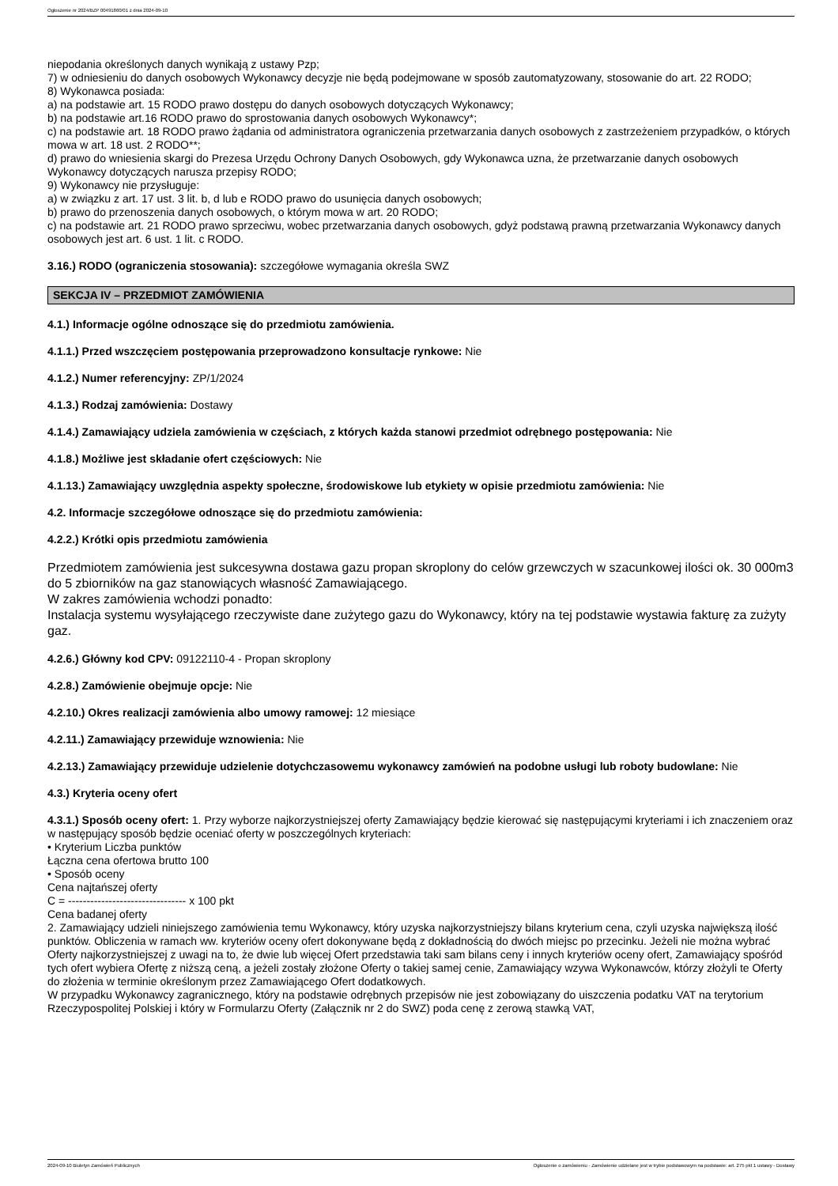Ogłoszenie nr 2024/BZP 00491860/01 z dnia 2024-09-10
niepodania określonych danych wynikają z ustawy Pzp;
7) w odniesieniu do danych osobowych Wykonawcy decyzje nie będą podejmowane w sposób zautomatyzowany, stosowanie do art. 22 RODO;
8) Wykonawca posiada:
a) na podstawie art. 15 RODO prawo dostępu do danych osobowych dotyczących Wykonawcy;
b) na podstawie art.16 RODO prawo do sprostowania danych osobowych Wykonawcy*;
c) na podstawie art. 18 RODO prawo żądania od administratora ograniczenia przetwarzania danych osobowych z zastrzeżeniem przypadków, o których mowa w art. 18 ust. 2 RODO**;
d) prawo do wniesienia skargi do Prezesa Urzędu Ochrony Danych Osobowych, gdy Wykonawca uzna, że przetwarzanie danych osobowych Wykonawcy dotyczących narusza przepisy RODO;
9) Wykonawcy nie przysługuje:
a) w związku z art. 17 ust. 3 lit. b, d lub e RODO prawo do usunięcia danych osobowych;
b) prawo do przenoszenia danych osobowych, o którym mowa w art. 20 RODO;
c) na podstawie art. 21 RODO prawo sprzeciwu, wobec przetwarzania danych osobowych, gdyż podstawą prawną przetwarzania Wykonawcy danych osobowych jest art. 6 ust. 1 lit. c RODO.
3.16.) RODO (ograniczenia stosowania): szczegółowe wymagania określa SWZ
SEKCJA IV – PRZEDMIOT ZAMÓWIENIA
4.1.) Informacje ogólne odnoszące się do przedmiotu zamówienia.
4.1.1.) Przed wszczęciem postępowania przeprowadzono konsultacje rynkowe: Nie
4.1.2.) Numer referencyjny: ZP/1/2024
4.1.3.) Rodzaj zamówienia: Dostawy
4.1.4.) Zamawiający udziela zamówienia w częściach, z których każda stanowi przedmiot odrębnego postępowania: Nie
4.1.8.) Możliwe jest składanie ofert częściowych: Nie
4.1.13.) Zamawiający uwzględnia aspekty społeczne, środowiskowe lub etykiety w opisie przedmiotu zamówienia: Nie
4.2. Informacje szczegółowe odnoszące się do przedmiotu zamówienia:
4.2.2.) Krótki opis przedmiotu zamówienia
Przedmiotem zamówienia jest sukcesywna dostawa gazu propan skroplony do celów grzewczych w szacunkowej ilości ok. 30 000m3 do 5 zbiorników na gaz stanowiących własność Zamawiającego.
W zakres zamówienia wchodzi ponadto:
Instalacja systemu wysyłającego rzeczywiste dane zużytego gazu do Wykonawcy, który na tej podstawie wystawia fakturę za zużyty gaz.
4.2.6.) Główny kod CPV: 09122110-4 - Propan skroplony
4.2.8.) Zamówienie obejmuje opcje: Nie
4.2.10.) Okres realizacji zamówienia albo umowy ramowej: 12 miesiące
4.2.11.) Zamawiający przewiduje wznowienia: Nie
4.2.13.) Zamawiający przewiduje udzielenie dotychczasowemu wykonawcy zamówień na podobne usługi lub roboty budowlane: Nie
4.3.) Kryteria oceny ofert
4.3.1.) Sposób oceny ofert: 1. Przy wyborze najkorzystniejszej oferty Zamawiający będzie kierować się następującymi kryteriami i ich znaczeniem oraz w następujący sposób będzie oceniać oferty w poszczególnych kryteriach:
• Kryterium Liczba punktów
Łączna cena ofertowa brutto 100
• Sposób oceny
Cena najtańszej oferty
C = -------------------------------- x 100 pkt
Cena badanej oferty
2. Zamawiający udzieli niniejszego zamówienia temu Wykonawcy, który uzyska najkorzystniejszy bilans kryterium cena, czyli uzyska największą ilość punktów. Obliczenia w ramach ww. kryteriów oceny ofert dokonywane będą z dokładnością do dwóch miejsc po przecinku. Jeżeli nie można wybrać Oferty najkorzystniejszej z uwagi na to, że dwie lub więcej Ofert przedstawia taki sam bilans ceny i innych kryteriów oceny ofert, Zamawiający spośród tych ofert wybiera Ofertę z niższą ceną, a jeżeli zostały złożone Oferty o takiej samej cenie, Zamawiający wzywa Wykonawców, którzy złożyli te Oferty do złożenia w terminie określonym przez Zamawiającego Ofert dodatkowych.
W przypadku Wykonawcy zagranicznego, który na podstawie odrębnych przepisów nie jest zobowiązany do uiszczenia podatku VAT na terytorium Rzeczypospolitej Polskiej i który w Formularzu Oferty (Załącznik nr 2 do SWZ) poda cenę z zerową stawką VAT,
2024-09-10 Biuletyn Zamówień Publicznych Ogłoszenie o zamówieniu - Zamówienie udzielane jest w trybie podstawowym na podstawie: art. 275 pkt 1 ustawy - Dostawy